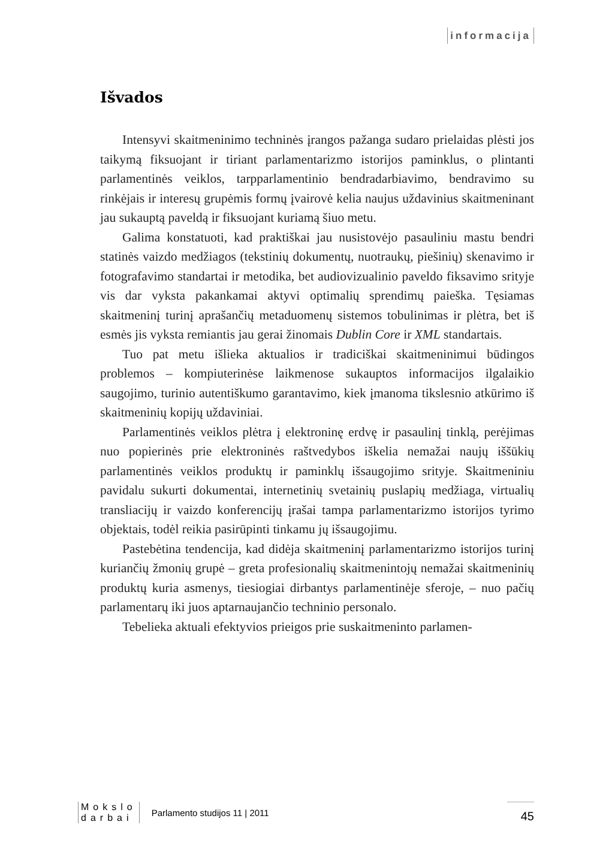informacija
Išvados
Intensyvi skaitmeninimo techninės įrangos pažanga sudaro prielaidas plėsti jos taikymą fiksuojant ir tiriant parlamentarizmo istorijos paminklus, o plintanti parlamentinės veiklos, tarpparlamentinio bendradarbiavimo, bendravimo su rinkėjais ir interesų grupėmis formų įvairovė kelia naujus uždavinius skaitmeninant jau sukauptą paveldą ir fiksuojant kuriamą šiuo metu.
Galima konstatuoti, kad praktiškai jau nusistovėjo pasauliniu mastu bendri statinės vaizdo medžiagos (tekstinių dokumentų, nuotraukų, piešinių) skenavimo ir fotografavimo standartai ir metodika, bet audiovizualinio paveldo fiksavimo srityje vis dar vyksta pakankamai aktyvi optimalių sprendimų paieška. Tęsiamas skaitmeninį turinį aprašančių metaduomenų sistemos tobulinimas ir plėtra, bet iš esmės jis vyksta remiantis jau gerai žinomais Dublin Core ir XML standartais.
Tuo pat metu išlieka aktualios ir tradiciškai skaitmeninimui būdingos problemos – kompiuterinėse laikmenose sukauptos informacijos ilgalaikio saugojimo, turinio autentiškumo garantavimo, kiek įmanoma tikslesnio atkūrimo iš skaitmeninių kopijų uždaviniai.
Parlamentinės veiklos plėtra į elektroninę erdvę ir pasaulinį tinklą, perėjimas nuo popierinės prie elektroninės raštvedybos iškelia nemažai naujų iššūkių parlamentinės veiklos produktų ir paminklų išsaugojimo srityje. Skaitmeniniu pavidalu sukurti dokumentai, internetinių svetainių puslapių medžiaga, virtualių transliacijų ir vaizdo konferencijų įrašai tampa parlamentarizmo istorijos tyrimo objektais, todėl reikia pasirūpinti tinkamu jų išsaugojimu.
Pastebėtina tendencija, kad didėja skaitmeninį parlamentarizmo istorijos turinį kuriančių žmonių grupė – greta profesionalių skaitmenintojų nemažai skaitmeninių produktų kuria asmenys, tiesiogiai dirbantys parlamentinėje sferoje, – nuo pačių parlamentarų iki juos aptarnaujančio techninio personalo.
Tebelieka aktuali efektyvios prieigos prie suskaitmeninto parlamen-
Mokslo
darbai
Parlamento studijos 11 | 2011
45